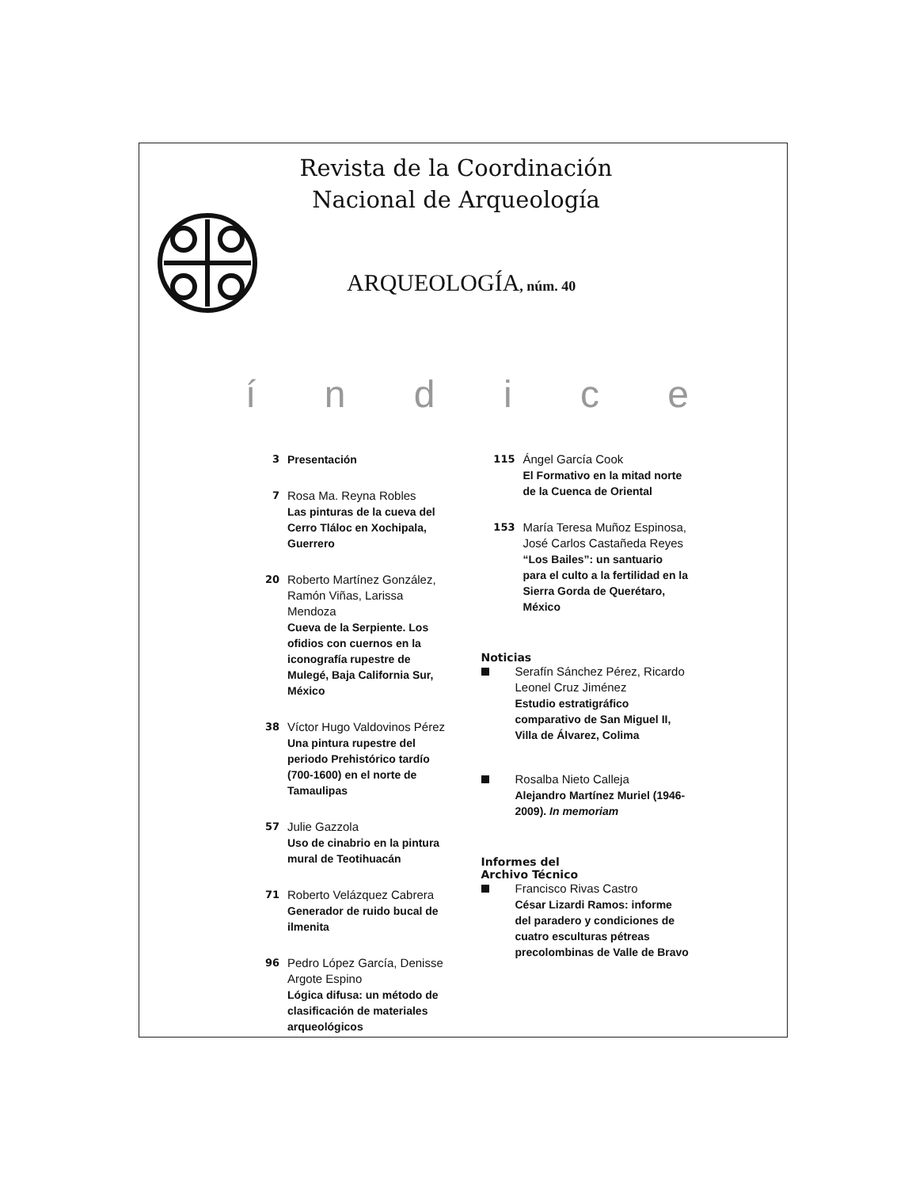Revista de la Coordinación
Nacional de Arqueología
ARQUEOLOGÍA, núm. 40
índice
3 Presentación
7
Rosa Ma. Reyna Robles
Las pinturas de la cueva del Cerro Tláloc en Xochipala, Guerrero
20
Roberto Martínez González, Ramón Viñas, Larissa Mendoza
Cueva de la Serpiente. Los ofidios con cuernos en la iconografía rupestre de Mulegé, Baja California Sur, México
38
Víctor Hugo Valdovinos Pérez
Una pintura rupestre del periodo Prehistórico tardío (700-1600) en el norte de Tamaulipas
57
Julie Gazzola
Uso de cinabrio en la pintura mural de Teotihuacán
71
Roberto Velázquez Cabrera
Generador de ruido bucal de ilmenita
96
Pedro López García, Denisse Argote Espino
Lógica difusa: un método de clasificación de materiales arqueológicos
115
Ángel García Cook
El Formativo en la mitad norte de la Cuenca de Oriental
153
María Teresa Muñoz Espinosa, José Carlos Castañeda Reyes
“Los Bailes”: un santuario para el culto a la fertilidad en la Sierra Gorda de Querétaro, México
Noticias
Serafín Sánchez Pérez, Ricardo Leonel Cruz Jiménez
Estudio estratigráfico comparativo de San Miguel II, Villa de Álvarez, Colima
Rosalba Nieto Calleja
Alejandro Martínez Muriel (1946-2009). In memoriam
Informes del
Archivo Técnico
Francisco Rivas Castro
César Lizardi Ramos: informe del paradero y condiciones de cuatro esculturas pétreas precolombinas de Valle de Bravo